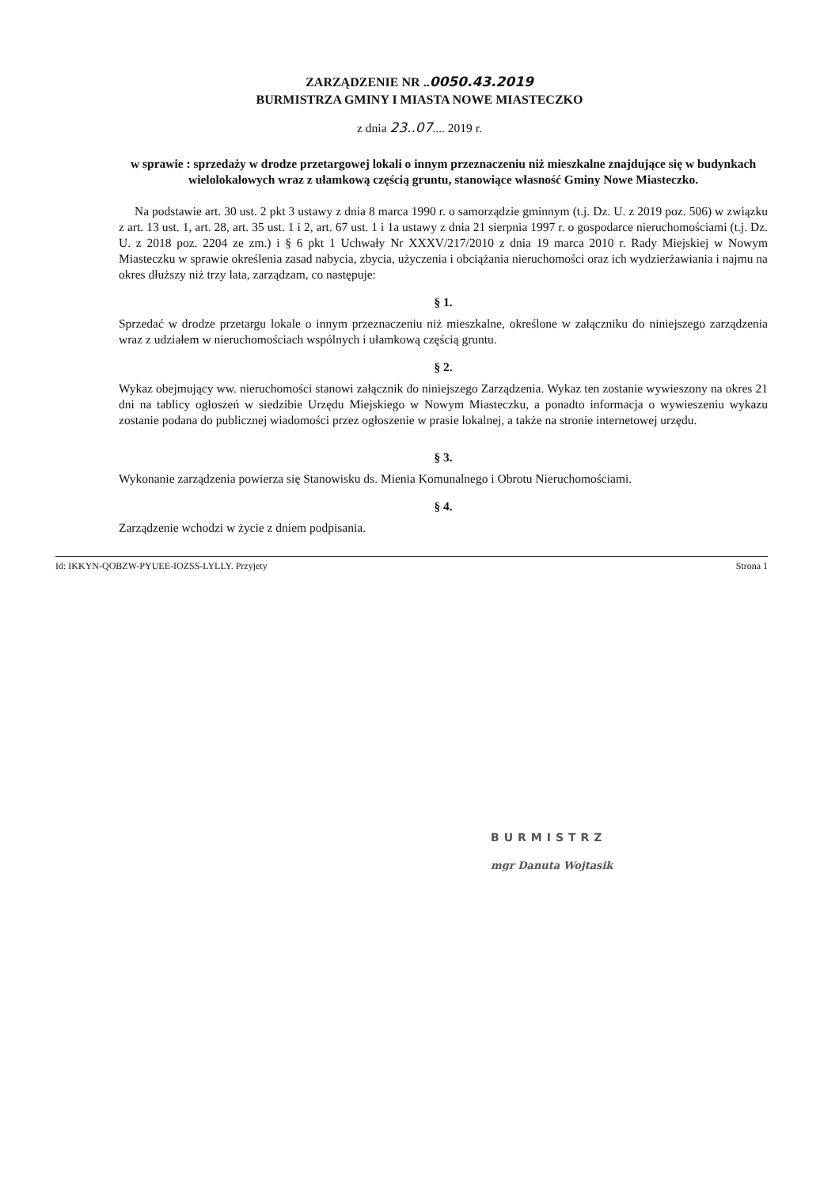ZARZĄDZENIE NR ..0050.43.2019
BURMISTRZA GMINY I MIASTA NOWE MIASTECZKO
z dnia 23..07.... 2019 r.
w sprawie : sprzedaży w drodze przetargowej lokali o innym przeznaczeniu niż mieszkalne znajdujące się w budynkach wielolokalowych wraz z ułamkową częścią gruntu, stanowiące własność Gminy Nowe Miasteczko.
Na podstawie art. 30 ust. 2 pkt 3 ustawy z dnia 8 marca 1990 r. o samorządzie gminnym (t.j. Dz. U. z 2019 poz. 506) w związku z art. 13 ust. 1, art. 28, art. 35 ust. 1 i 2, art. 67 ust. 1 i 1a ustawy z dnia 21 sierpnia 1997 r. o gospodarce nieruchomościami (t.j. Dz. U. z 2018 poz. 2204 ze zm.) i § 6 pkt 1 Uchwały Nr XXXV/217/2010 z dnia 19 marca 2010 r. Rady Miejskiej w Nowym Miasteczku w sprawie określenia zasad nabycia, zbycia, użyczenia i obciążania nieruchomości oraz ich wydzierżawiania i najmu na okres dłuższy niż trzy lata, zarządzam, co następuje:
§ 1.
Sprzedać w drodze przetargu lokale o innym przeznaczeniu niż mieszkalne, określone w załączniku do niniejszego zarządzenia wraz z udziałem w nieruchomościach wspólnych i ułamkową częścią gruntu.
§ 2.
Wykaz obejmujący ww. nieruchomości stanowi załącznik do niniejszego Zarządzenia. Wykaz ten zostanie wywieszony na okres 21 dni na tablicy ogłoszeń w siedzibie Urzędu Miejskiego w Nowym Miasteczku, a ponadto informacja o wywieszeniu wykazu zostanie podana do publicznej wiadomości przez ogłoszenie w prasie lokalnej, a także na stronie internetowej urzędu.
§ 3.
Wykonanie zarządzenia powierza się Stanowisku ds. Mienia Komunalnego i Obrotu Nieruchomościami.
§ 4.
Zarządzenie wchodzi w życie z dniem podpisania.
Id: IKKYN-QOBZW-PYUEE-IOZSS-LYLLY. Przyjety Strona 1
BURMISTRZ
mgr Danuta Wojtasik